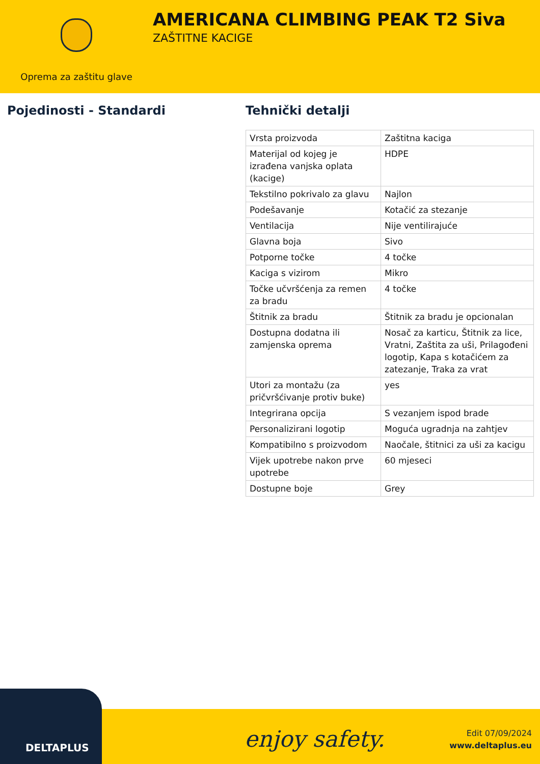Oprema za zaštitu glave
AMERICANA CLIMBING PEAK T2 Siva
ZAŠTITNE KACIGE
Pojedinosti - Standardi Tehnički detalji
| Vrsta proizvoda | Zaštitna kaciga |
| Materijal od kojeg je izrađena vanjska oplata (kacige) | HDPE |
| Tekstilno pokrivalo za glavu | Najlon |
| Podešavanje | Kotačić za stezanje |
| Ventilacija | Nije ventilirajuće |
| Glavna boja | Sivo |
| Potporne točke | 4 točke |
| Kaciga s vizirom | Mikro |
| Točke učvršćenja za remen za bradu | 4 točke |
| Štitnik za bradu | Štitnik za bradu je opcionalan |
| Dostupna dodatna ili zamjenska oprema | Nosač za karticu, Štitnik za lice, Vratni, Zaštita za uši, Prilagođeni logotip, Kapa s kotačićem za zatezanje, Traka za vrat |
| Utori za montažu (za pričvršćivanje protiv buke) | yes |
| Integrirana opcija | S vezanjem ispod brade |
| Personalizirani logotip | Moguća ugradnja na zahtjev |
| Kompatibilno s proizvodom | Naočale, štitnici za uši za kacigu |
| Vijek upotrebe nakon prve upotrebe | 60 mjeseci |
| Dostupne boje | Grey |
DELTAPLUS
enjoy safety.
Edit 07/09/2024
www.deltaplus.eu